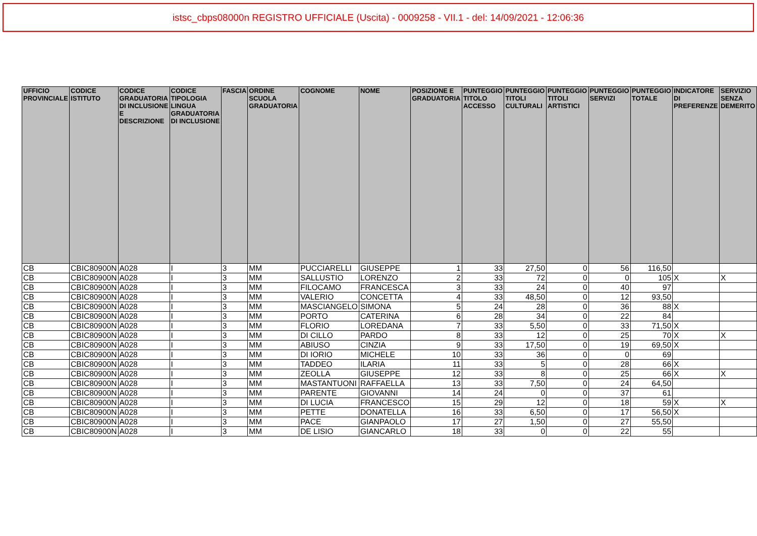istsc_cbps08000n REGISTRO UFFICIALE (Uscita) - 0009258 - VII.1 - del: 14/09/2021 - 12:06:36
| UFFICIO PROVINCIALE | CODICE ISTITUTO | CODICE GRADUATORIA DI INCLUSIONE E DESCRIZIONE | CODICE TIPOLOGIA LINGUA GRADUATORIA DI INCLUSIONE | FASCIA | ORDINE SCUOLA GRADUATORIA | COGNOME | NOME | POSIZIONE E GRADUATORIA | PUNTEGGIO TITOLO ACCESSO | PUNTEGGIO TITOLI CULTURALI | PUNTEGGIO TITOLI ARTISTICI | PUNTEGGIO SERVIZI | PUNTEGGIO TOTALE | INDICATORE DI PREFERENZE | SERVIZIO SENZA DEMERITO |
| --- | --- | --- | --- | --- | --- | --- | --- | --- | --- | --- | --- | --- | --- | --- | --- |
| CB | CBIC80900N | A028 | I | 3 | MM | PUCCIARELLI | GIUSEPPE | 1 | 33 | 27,50 | 0 | 56 | 116,50 | | |
| CB | CBIC80900N | A028 | I | 3 | MM | SALLUSTIO | LORENZO | 2 | 33 | 72 | 0 | 0 | 105 | X | X |
| CB | CBIC80900N | A028 | I | 3 | MM | FILOCAMO | FRANCESCA | 3 | 33 | 24 | 0 | 40 | 97 | | |
| CB | CBIC80900N | A028 | I | 3 | MM | VALERIO | CONCETTA | 4 | 33 | 48,50 | 0 | 12 | 93,50 | | |
| CB | CBIC80900N | A028 | I | 3 | MM | MASCIANGELO | SIMONA | 5 | 24 | 28 | 0 | 36 | 88 | X | |
| CB | CBIC80900N | A028 | I | 3 | MM | PORTO | CATERINA | 6 | 28 | 34 | 0 | 22 | 84 | | |
| CB | CBIC80900N | A028 | I | 3 | MM | FLORIO | LOREDANA | 7 | 33 | 5,50 | 0 | 33 | 71,50 | X | |
| CB | CBIC80900N | A028 | I | 3 | MM | DI CILLO | PARDO | 8 | 33 | 12 | 0 | 25 | 70 | X | X |
| CB | CBIC80900N | A028 | I | 3 | MM | ABIUSO | CINZIA | 9 | 33 | 17,50 | 0 | 19 | 69,50 | X | |
| CB | CBIC80900N | A028 | I | 3 | MM | DI IORIO | MICHELE | 10 | 33 | 36 | 0 | 0 | 69 | | |
| CB | CBIC80900N | A028 | I | 3 | MM | TADDEO | ILARIA | 11 | 33 | 5 | 0 | 28 | 66 | X | |
| CB | CBIC80900N | A028 | I | 3 | MM | ZEOLLA | GIUSEPPE | 12 | 33 | 8 | 0 | 25 | 66 | X | X |
| CB | CBIC80900N | A028 | I | 3 | MM | MASTANTUONI | RAFFAELLA | 13 | 33 | 7,50 | 0 | 24 | 64,50 | | |
| CB | CBIC80900N | A028 | I | 3 | MM | PARENTE | GIOVANNI | 14 | 24 | 0 | 0 | 37 | 61 | | |
| CB | CBIC80900N | A028 | I | 3 | MM | DI LUCIA | FRANCESCO | 15 | 29 | 12 | 0 | 18 | 59 | X | X |
| CB | CBIC80900N | A028 | I | 3 | MM | PETTE | DONATELLA | 16 | 33 | 6,50 | 0 | 17 | 56,50 | X | |
| CB | CBIC80900N | A028 | I | 3 | MM | PACE | GIANPAOLO | 17 | 27 | 1,50 | 0 | 27 | 55,50 | | |
| CB | CBIC80900N | A028 | I | 3 | MM | DE LISIO | GIANCARLO | 18 | 33 | 0 | 0 | 22 | 55 | | |